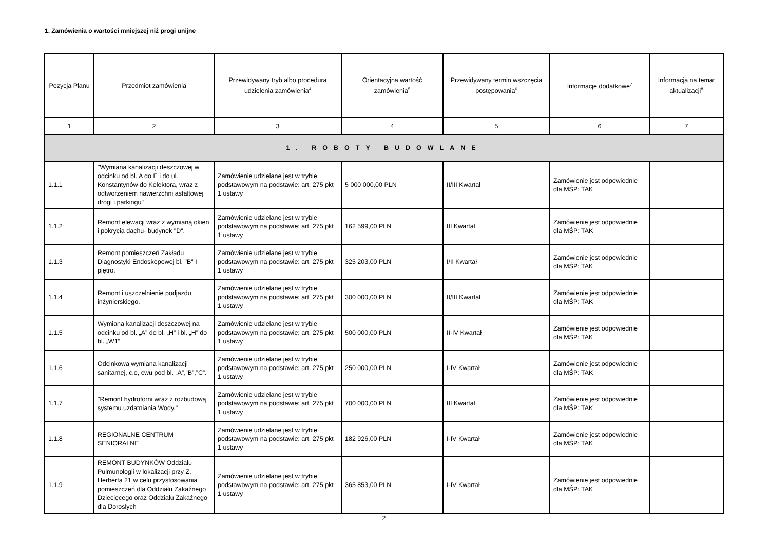1. Zamówienia o wartości mniejszej niż progi unijne
| Pozycja Planu | Przedmiot zamówienia | Przewidywany tryb albo procedura udzielenia zamówienia<sup>4</sup> | Orientacyjna wartość zamówienia<sup>5</sup> | Przewidywany termin wszczęcia postępowania<sup>6</sup> | Informacje dodatkowe<sup>7</sup> | Informacja na temat aktualizacji<sup>8</sup> |
| --- | --- | --- | --- | --- | --- | --- |
| 1 | 2 | 3 | 4 | 5 | 6 | 7 |
| 1. ROBOTY BUDOWLANE | | | | | | |
| 1.1.1 | "Wymiana kanalizacji deszczowej w odcinku od bl. A do E i do ul. Konstantynów do Kolektora, wraz z odtworzeniem nawierzchni asfaltowej drogi i parkingu" | Zamówienie udzielane jest w trybie podstawowym na podstawie: art. 275 pkt 1 ustawy | 5 000 000,00 PLN | II/III Kwartał | Zamówienie jest odpowiednie dla MŚP: TAK | |
| 1.1.2 | Remont elewacji wraz z wymianą okien i pokrycia dachu- budynek "D". | Zamówienie udzielane jest w trybie podstawowym na podstawie: art. 275 pkt 1 ustawy | 162 599,00 PLN | III Kwartał | Zamówienie jest odpowiednie dla MŚP: TAK | |
| 1.1.3 | Remont pomieszczeń Zakładu Diagnostyki Endoskopowej bl. "B" I piętro. | Zamówienie udzielane jest w trybie podstawowym na podstawie: art. 275 pkt 1 ustawy | 325 203,00 PLN | I/II Kwartał | Zamówienie jest odpowiednie dla MŚP: TAK | |
| 1.1.4 | Remont i uszczelnienie podjazdu inżynierskiego. | Zamówienie udzielane jest w trybie podstawowym na podstawie: art. 275 pkt 1 ustawy | 300 000,00 PLN | II/III Kwartał | Zamówienie jest odpowiednie dla MŚP: TAK | |
| 1.1.5 | Wymiana kanalizacji deszczowej na odcinku od bl. „A” do bl. „H” i bl. „H” do bl. „W1”. | Zamówienie udzielane jest w trybie podstawowym na podstawie: art. 275 pkt 1 ustawy | 500 000,00 PLN | II-IV Kwartał | Zamówienie jest odpowiednie dla MŚP: TAK | |
| 1.1.6 | Odcinkowa wymiana kanalizacji sanitarnej, c.o, cwu pod bl. „A”,”B”,”C”. | Zamówienie udzielane jest w trybie podstawowym na podstawie: art. 275 pkt 1 ustawy | 250 000,00 PLN | I-IV Kwartał | Zamówienie jest odpowiednie dla MŚP: TAK | |
| 1.1.7 | "Remont hydroforni wraz z rozbudową systemu uzdatniania Wody." | Zamówienie udzielane jest w trybie podstawowym na podstawie: art. 275 pkt 1 ustawy | 700 000,00 PLN | III Kwartał | Zamówienie jest odpowiednie dla MŚP: TAK | |
| 1.1.8 | REGIONALNE CENTRUM SENIORALNE | Zamówienie udzielane jest w trybie podstawowym na podstawie: art. 275 pkt 1 ustawy | 182 926,00 PLN | I-IV Kwartał | Zamówienie jest odpowiednie dla MŚP: TAK | |
| 1.1.9 | REMONT BUDYNKÓW Oddzialu Pulmunologii w lokalizacji przy Z. Herberta 21 w celu przystosowania pomieszczeń dla Oddziału Zakaźnego Dziecięcego oraz Oddziału Zakaźnego dla Dorosłych | Zamówienie udzielane jest w trybie podstawowym na podstawie: art. 275 pkt 1 ustawy | 365 853,00 PLN | I-IV Kwartał | Zamówienie jest odpowiednie dla MŚP: TAK | |
2